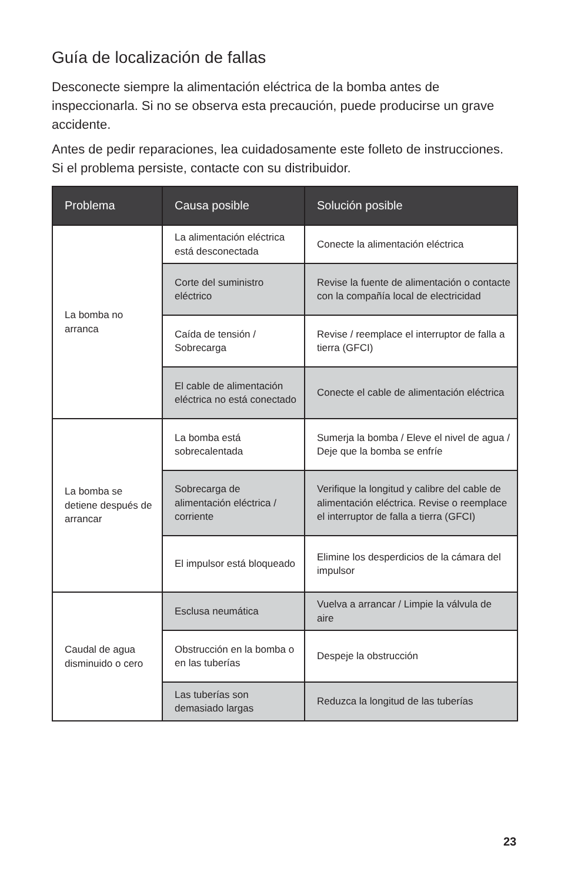Guía de localización de fallas
Desconecte siempre la alimentación eléctrica de la bomba antes de inspeccionarla. Si no se observa esta precaución, puede producirse un grave accidente.
Antes de pedir reparaciones, lea cuidadosamente este folleto de instrucciones. Si el problema persiste, contacte con su distribuidor.
| Problema | Causa posible | Solución posible |
| --- | --- | --- |
| La bomba no arranca | La alimentación eléctrica está desconectada | Conecte la alimentación eléctrica |
| | Corte del suministro eléctrico | Revise la fuente de alimentación o contacte con la compañía local de electricidad |
| | Caída de tensión / Sobrecarga | Revise / reemplace el interruptor de falla a tierra (GFCI) |
| | El cable de alimentación eléctrica no está conectado | Conecte el cable de alimentación eléctrica |
| La bomba se detiene después de arrancar | La bomba está sobrecalentada | Sumerja la bomba / Eleve el nivel de agua / Deje que la bomba se enfríe |
| | Sobrecarga de alimentación eléctrica / corriente | Verifique la longitud y calibre del cable de alimentación eléctrica. Revise o reemplace el interruptor de falla a tierra (GFCI) |
| | El impulsor está bloqueado | Elimine los desperdicios de la cámara del impulsor |
| Caudal de agua disminuido o cero | Esclusa neumática | Vuelva a arrancar / Limpie la válvula de aire |
| | Obstrucción en la bomba o en las tuberías | Despeje la obstrucción |
| | Las tuberías son demasiado largas | Reduzca la longitud de las tuberías |
23